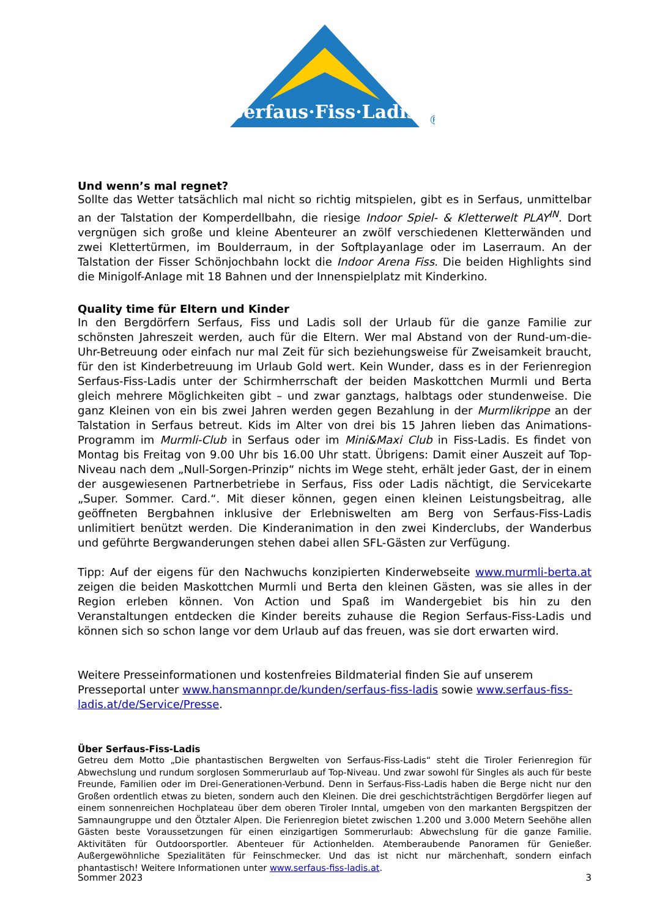Serfaus·Fiss·Ladis
®
Und wenn’s mal regnet?
Sollte das Wetter tatsächlich mal nicht so richtig mitspielen, gibt es in Serfaus, unmittelbar an der Talstation der Komperdellbahn, die riesige Indoor Spiel- & Kletterwelt PLAY<sup>IN</sup>. Dort vergnügen sich große und kleine Abenteurer an zwölf verschiedenen Kletterwänden und zwei Klettertürmen, im Boulderraum, in der Softplayanlage oder im Laserraum. An der Talstation der Fisser Schönjochbahn lockt die Indoor Arena Fiss. Die beiden Highlights sind die Minigolf-Anlage mit 18 Bahnen und der Innenspielplatz mit Kinderkino.
Quality time für Eltern und Kinder
In den Bergdörfern Serfaus, Fiss und Ladis soll der Urlaub für die ganze Familie zur schönsten Jahreszeit werden, auch für die Eltern. Wer mal Abstand von der Rund-um-die-Uhr-Betreuung oder einfach nur mal Zeit für sich beziehungsweise für Zweisamkeit braucht, für den ist Kinderbetreuung im Urlaub Gold wert. Kein Wunder, dass es in der Ferienregion Serfaus-Fiss-Ladis unter der Schirmherrschaft der beiden Maskottchen Murmli und Berta gleich mehrere Möglichkeiten gibt – und zwar ganztags, halbtags oder stundenweise. Die ganz Kleinen von ein bis zwei Jahren werden gegen Bezahlung in der Murmlikrippe an der Talstation in Serfaus betreut. Kids im Alter von drei bis 15 Jahren lieben das Animations-Programm im Murmli-Club in Serfaus oder im Mini&Maxi Club in Fiss-Ladis. Es findet von Montag bis Freitag von 9.00 Uhr bis 16.00 Uhr statt. Übrigens: Damit einer Auszeit auf Top-Niveau nach dem „Null-Sorgen-Prinzip“ nichts im Wege steht, erhält jeder Gast, der in einem der ausgewiesenen Partnerbetriebe in Serfaus, Fiss oder Ladis nächtigt, die Servicekarte „Super. Sommer. Card.“. Mit dieser können, gegen einen kleinen Leistungsbeitrag, alle geöffneten Bergbahnen inklusive der Erlebniswelten am Berg von Serfaus-Fiss-Ladis unlimitiert benützt werden. Die Kinderanimation in den zwei Kinderclubs, der Wanderbus und geführte Bergwanderungen stehen dabei allen SFL-Gästen zur Verfügung.
Tipp: Auf der eigens für den Nachwuchs konzipierten Kinderwebseite www.murmli-berta.at zeigen die beiden Maskottchen Murmli und Berta den kleinen Gästen, was sie alles in der Region erleben können. Von Action und Spaß im Wandergebiet bis hin zu den Veranstaltungen entdecken die Kinder bereits zuhause die Region Serfaus-Fiss-Ladis und können sich so schon lange vor dem Urlaub auf das freuen, was sie dort erwarten wird.
Weitere Presseinformationen und kostenfreies Bildmaterial finden Sie auf unserem Presseportal unter www.hansmannpr.de/kunden/serfaus-fiss-ladis sowie www.serfaus-fiss-ladis.at/de/Service/Presse.
Über Serfaus-Fiss-Ladis
Getreu dem Motto „Die phantastischen Bergwelten von Serfaus-Fiss-Ladis“ steht die Tiroler Ferienregion für Abwechslung und rundum sorglosen Sommerurlaub auf Top-Niveau. Und zwar sowohl für Singles als auch für beste Freunde, Familien oder im Drei-Generationen-Verbund. Denn in Serfaus-Fiss-Ladis haben die Berge nicht nur den Großen ordentlich etwas zu bieten, sondern auch den Kleinen. Die drei geschichtsträchtigen Bergdörfer liegen auf einem sonnenreichen Hochplateau über dem oberen Tiroler Inntal, umgeben von den markanten Bergspitzen der Samnaungruppe und den Ötztaler Alpen. Die Ferienregion bietet zwischen 1.200 und 3.000 Metern Seehöhe allen Gästen beste Voraussetzungen für einen einzigartigen Sommerurlaub: Abwechslung für die ganze Familie. Aktivitäten für Outdoorsportler. Abenteuer für Actionhelden. Atemberaubende Panoramen für Genießer. Außergewöhnliche Spezialitäten für Feinschmecker. Und das ist nicht nur märchenhaft, sondern einfach phantastisch! Weitere Informationen unter www.serfaus-fiss-ladis.at.
Sommer 2023 3